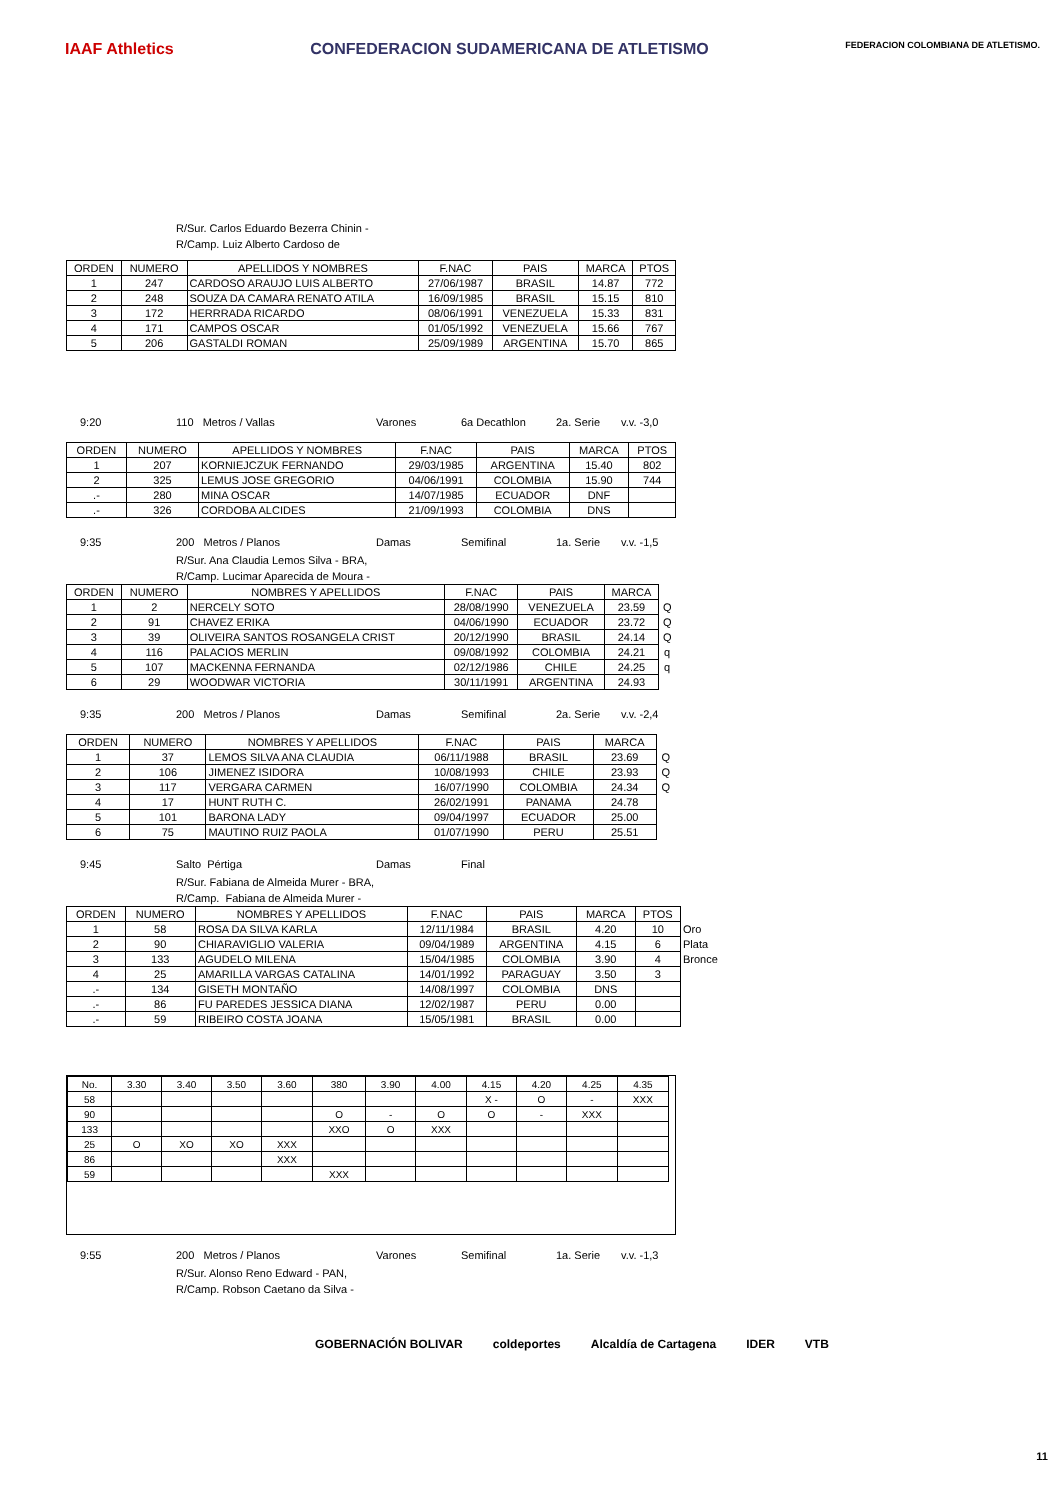IAAF Athletics CONFEDERACION SUDAMERICANA DE ATLETISMO
FEDERACION COLOMBIANA DE ATLETISMO.
R/Sur. Carlos Eduardo Bezerra Chinin -
R/Camp. Luiz Alberto Cardoso de
| ORDEN | NUMERO | APELLIDOS Y NOMBRES | F.NAC | PAIS | MARCA | PTOS |
| --- | --- | --- | --- | --- | --- | --- |
| 1 | 247 | CARDOSO ARAUJO LUIS ALBERTO | 27/06/1987 | BRASIL | 14.87 | 772 |
| 2 | 248 | SOUZA DA CAMARA RENATO ATILA | 16/09/1985 | BRASIL | 15.15 | 810 |
| 3 | 172 | HERRRADA RICARDO | 08/06/1991 | VENEZUELA | 15.33 | 831 |
| 4 | 171 | CAMPOS OSCAR | 01/05/1992 | VENEZUELA | 15.66 | 767 |
| 5 | 206 | GASTALDI ROMAN | 25/09/1989 | ARGENTINA | 15.70 | 865 |
9:20 110 Metros / Vallas Varones 6a Decathlon 2a. Serie v.v. -3,0
| ORDEN | NUMERO | APELLIDOS Y NOMBRES | F.NAC | PAIS | MARCA | PTOS |
| --- | --- | --- | --- | --- | --- | --- |
| 1 | 207 | KORNIEJCZUK FERNANDO | 29/03/1985 | ARGENTINA | 15.40 | 802 |
| 2 | 325 | LEMUS JOSE GREGORIO | 04/06/1991 | COLOMBIA | 15.90 | 744 |
| .- | 280 | MINA OSCAR | 14/07/1985 | ECUADOR | DNF | |
| .- | 326 | CORDOBA ALCIDES | 21/09/1993 | COLOMBIA | DNS | |
9:35 200 Metros / Planos Damas Semifinal 1a. Serie v.v. -1,5
R/Sur. Ana Claudia Lemos Silva - BRA,
R/Camp. Lucimar Aparecida de Moura -
| ORDEN | NUMERO | NOMBRES Y APELLIDOS | F.NAC | PAIS | MARCA | |
| --- | --- | --- | --- | --- | --- | --- |
| 1 | 2 | NERCELY SOTO | 28/08/1990 | VENEZUELA | 23.59 | Q |
| 2 | 91 | CHAVEZ ERIKA | 04/06/1990 | ECUADOR | 23.72 | Q |
| 3 | 39 | OLIVEIRA SANTOS ROSANGELA CRIST | 20/12/1990 | BRASIL | 24.14 | Q |
| 4 | 116 | PALACIOS MERLIN | 09/08/1992 | COLOMBIA | 24.21 | q |
| 5 | 107 | MACKENNA FERNANDA | 02/12/1986 | CHILE | 24.25 | q |
| 6 | 29 | WOODWAR VICTORIA | 30/11/1991 | ARGENTINA | 24.93 | |
9:35 200 Metros / Planos Damas Semifinal 2a. Serie v.v. -2,4
| ORDEN | NUMERO | NOMBRES Y APELLIDOS | F.NAC | PAIS | MARCA | |
| --- | --- | --- | --- | --- | --- | --- |
| 1 | 37 | LEMOS SILVA ANA CLAUDIA | 06/11/1988 | BRASIL | 23.69 | Q |
| 2 | 106 | JIMENEZ ISIDORA | 10/08/1993 | CHILE | 23.93 | Q |
| 3 | 117 | VERGARA CARMEN | 16/07/1990 | COLOMBIA | 24.34 | Q |
| 4 | 17 | HUNT RUTH C. | 26/02/1991 | PANAMA | 24.78 | |
| 5 | 101 | BARONA LADY | 09/04/1997 | ECUADOR | 25.00 | |
| 6 | 75 | MAUTINO RUIZ PAOLA | 01/07/1990 | PERU | 25.51 | |
9:45 Salto Pértiga Damas Final
R/Sur. Fabiana de Almeida Murer - BRA,
R/Camp. Fabiana de Almeida Murer -
| ORDEN | NUMERO | NOMBRES Y APELLIDOS | F.NAC | PAIS | MARCA | PTOS | |
| --- | --- | --- | --- | --- | --- | --- | --- |
| 1 | 58 | ROSA DA SILVA KARLA | 12/11/1984 | BRASIL | 4.20 | 10 | Oro |
| 2 | 90 | CHIARAVIGLIO VALERIA | 09/04/1989 | ARGENTINA | 4.15 | 6 | Plata |
| 3 | 133 | AGUDELO MILENA | 15/04/1985 | COLOMBIA | 3.90 | 4 | Bronce |
| 4 | 25 | AMARILLA VARGAS CATALINA | 14/01/1992 | PARAGUAY | 3.50 | 3 | |
| .- | 134 | GISETH MONTAÑO | 14/08/1997 | COLOMBIA | DNS | | |
| .- | 86 | FU PAREDES JESSICA DIANA | 12/02/1987 | PERU | 0.00 | | |
| .- | 59 | RIBEIRO COSTA JOANA | 15/05/1981 | BRASIL | 0.00 | | |
| No. | 3.30 | 3.40 | 3.50 | 3.60 | 380 | 3.90 | 4.00 | 4.15 | 4.20 | 4.25 | 4.35 |
| 58 | | | | | | | | X - | O | - | XXX |
| 90 | | | | | O | - | O | O | - | XXX | |
| 133 | | | | | XXO | O | XXX | | | | |
| 25 | O | XO | XO | XXX | | | | | | | |
| 86 | | | | XXX | | | | | | | |
| 59 | | | | | XXX | | | | | | |
9:55 200 Metros / Planos Varones Semifinal 1a. Serie v.v. -1,3
R/Sur. Alonso Reno Edward - PAN,
R/Camp. Robson Caetano da Silva -
GOBERNACIÓN BOLIVAR coldeportes Alcaldía de Cartagena IDER VTB
11